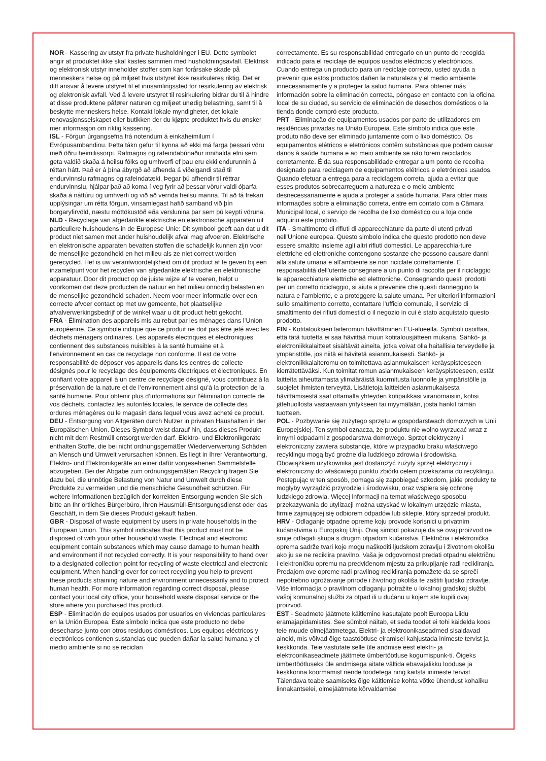NOR - Kassering av utstyr fra private husholdninger i EU. Dette symbolet angir at produktet ikke skal kastes sammen med husholdningsavfall. Elektrisk og elektronisk utstyr inneholder stoffer som kan forårsake skade på menneskers helse og på miljøet hvis utstyret ikke resirkuleres riktig. Det er ditt ansvar å levere utstyret til et innsamlingssted for resirkulering av elektrisk og elektronisk avfall. Ved å levere utstyret til resirkulering bidrar du til å hindre at disse produktene påfører naturen og miljøet unødig belastning, samt til å beskytte menneskers helse. Kontakt lokale myndigheter, det lokale renovasjonsselskapet eller butikken der du kjøpte produktet hvis du ønsker mer informasjon om riktig kassering.
ISL - Förgun úrgangsefna frá notendum á einkaheimilum í Evrópusambandinu. Þetta tákn gefur til kynna að ekki má farga þessari vöru með öðru heimilissorpi. Rafmagns og rafeindabúnaður innihalda efni sem geta valdið skaða á heilsu fólks og umhverfi ef þau eru ekki endurunnin á réttan hátt. Það er á þína ábyrgð að afhenda á viðeigandi stað til endurvinnslu rafmagns og rafeindatæki. Þegar þú afhendir til réttrar endurvinnslu, hjálpar það að koma í veg fyrir að þessar vörur valdi óþarfa skaða á náttúru og umhverfi og við að vernda heilsu manna. Til að fá frekari upplýsingar um rétta förgun, vinsamlegast hafið samband við þín borgaryfirvöld, næstu móttökustöð eða verslunina þar sem þú keypti vöruna.
NLD - Recyclage van afgedankte elektrische en elektronische apparaten uit particuliere huishoudens in de Europese Unie: Dit symbool geeft aan dat u dit product niet samen met ander huishoudelijk afval mag afvoeren. Elektrische en elektronische apparaten bevatten stoffen die schadelijk kunnen zijn voor de menselijke gezondheid en het milieu als ze niet correct worden gerecycled. Het is uw verantwoordelijkheid om dit product af te geven bij een inzamelpunt voor het recyclen van afgedankte elektrische en elektronische apparatuur. Door dit product op de juiste wijze af te voeren, helpt u voorkomen dat deze producten de natuur en het milieu onnodig belasten en de menselijke gezondheid schaden. Neem voor meer informatie over een correcte afvoer contact op met uw gemeente, het plaatselijke afvalverwerkingsbedrijf of de winkel waar u dit product hebt gekocht.
FRA - Élimination des appareils mis au rebut par les ménages dans l’Union européenne. Ce symbole indique que ce produit ne doit pas être jeté avec les déchets ménagers ordinaires. Les appareils électriques et électroniques contiennent des substances nuisibles à la santé humaine et à l’environnement en cas de recyclage non conforme. Il est de votre responsabilité de déposer vos appareils dans les centres de collecte désignés pour le recyclage des équipements électriques et électroniques. En confiant votre appareil à un centre de recyclage désigné, vous contribuez à la préservation de la nature et de l’environnement ainsi qu’à la protection de la santé humaine. Pour obtenir plus d’informations sur l’élimination correcte de vos déchets, contactez les autorités locales, le service de collecte des ordures ménagères ou le magasin dans lequel vous avez acheté ce produit.
DEU - Entsorgung von Altgeräten durch Nutzer in privaten Haushalten in der Europäischen Union. Dieses Symbol weist darauf hin, dass dieses Produkt nicht mit dem Restmüll entsorgt werden darf. Elektro- und Elektronikgeräte enthalten Stoffe, die bei nicht ordnungsgemäßer Wiederverwertung Schäden an Mensch und Umwelt verursachen können. Es liegt in Ihrer Verantwortung, Elektro- und Elektronikgeräte an einer dafür vorgesehenen Sammelstelle abzugeben. Bei der Abgabe zum ordnungsgemäßen Recycling tragen Sie dazu bei, die unnötige Belastung von Natur und Umwelt durch diese Produkte zu vermeiden und die menschliche Gesundheit schützen. Für weitere Informationen bezüglich der korrekten Entsorgung wenden Sie sich bitte an Ihr örtliches Bürgerbüro, Ihren Hausmüll-Entsorgungsdienst oder das Geschäft, in dem Sie dieses Produkt gekauft haben.
GBR - Disposal of waste equipment by users in private households in the European Union. This symbol indicates that this product must not be disposed of with your other household waste. Electrical and electronic equipment contain substances which may cause damage to human health and environment if not recycled correctly. It is your responsibility to hand over to a designated collection point for recycling of waste electrical and electronic equipment. When handing over for correct recycling you help to prevent these products straining nature and environment unnecessarily and to protect human health. For more information regarding correct disposal, please contact your local city office, your household waste disposal service or the store where you purchased this product.
ESP - Eliminación de equipos usados por usuarios en viviendas particulares en la Unión Europea. Este símbolo indica que este producto no debe desecharse junto con otros residuos domésticos. Los equipos eléctricos y electrónicos contienen sustancias que pueden dañar la salud humana y el medio ambiente si no se reciclan
correctamente. Es su responsabilidad entregarlo en un punto de recogida indicado para el reciclaje de equipos usados eléctricos y electrónicos. Cuando entrega un producto para un reciclaje correcto, usted ayuda a prevenir que estos productos dañen la naturaleza y el medio ambiente innecesariamente y a proteger la salud humana. Para obtener más información sobre la eliminación correcta, póngase en contacto con la oficina local de su ciudad, su servicio de eliminación de desechos domésticos o la tienda donde compró este producto.
PRT - Eliminação de equipamentos usados por parte de utilizadores em residências privadas na União Europeia. Este símbolo indica que este produto não deve ser eliminado juntamente com o lixo doméstico. Os equipamentos elétricos e eletrónicos contêm substâncias que podem causar danos à saúde humana e ao meio ambiente se não forem reciclados corretamente. É da sua responsabilidade entregar a um ponto de recolha designado para reciclagem de equipamentos elétricos e eletrónicos usados. Quando efetuar a entrega para a reciclagem correta, ajuda a evitar que esses produtos sobrecarreguem a natureza e o meio ambiente desnecessariamente e ajuda a proteger a saúde humana. Para obter mais informações sobre a eliminação correta, entre em contato com a Câmara Municipal local, o serviço de recolha de lixo doméstico ou a loja onde adquiriu este produto.
ITA - Smaltimento di rifiuti di apparecchiature da parte di utenti privati nell'Unione europea. Questo simbolo indica che questo prodotto non deve essere smaltito insieme agli altri rifiuti domestici. Le apparecchia-ture elettriche ed elettroniche contengono sostanze che possono causare danni alla salute umana e all'ambiente se non riciclate correttamente. È responsabilità dell'utente consegnare a un punto di raccolta per il riciclaggio le apparecchiature elettriche ed elettroniche. Consegnando questi prodotti per un corretto riciclaggio, si aiuta a prevenire che questi danneggino la natura e l'ambiente, e a proteggere la salute umana. Per ulteriori informazioni sullo smaltimento corretto, contattare l'ufficio comunale, il servizio di smaltimento dei rifiuti domestici o il negozio in cui è stato acquistato questo prodotto.
FIN - Kotitalouksien laiteromun hävittäminen EU-alueella. Symboli osoittaa, että tätä tuotetta ei saa hävittää muun kotitalousjätteen mukana. Sähkö- ja elektroniikkalaitteet sisältävät aineita, jotka voivat olla haitallisia terveydelle ja ympäristölle, jos niitä ei hävitetä asianmukaisesti. Sähkö- ja elektroniikkalaiteromu on toimitettava asianmukaiseen keräyspisteeseen kierrätettäväksi. Kun toimitat romun asianmukaiseen keräyspisteeseen, estät laitteita aiheuttamasta ylimääräistä kuormitusta luonnolle ja ympäristölle ja suojelet ihmisten terveyttä. Lisätietoja laitteiden asianmukaisesta hävittämisestä saat ottamalla yhteyden kotipaikkasi viranomaisiin, kotisi jätehuollosta vastaavaan yritykseen tai myymälään, josta hankit tämän tuotteen.
POL - Pozbywanie się zużytego sprzętu w gospodarstwach domowych w Unii Europejskiej. Ten symbol oznacza, że produktu nie wolno wyrzucać wraz z innymi odpadami z gospodarstwa domowego. Sprzęt elektryczny i elektroniczny zawiera substancje, które w przypadku braku właściwego recyklingu mogą być groźne dla ludzkiego zdrowia i środowiska. Obowiązkiem użytkownika jest dostarczyć zużyty sprzęt elektryczny i elektroniczny do właściwego punktu zbiórki celem przekazania do recyklingu. Postępując w ten sposób, pomaga się zapobiegać szkodom, jakie produkty te mogłyby wyrządzić przyrodzie i środowisku, oraz wspiera się ochronę ludzkiego zdrowia. Więcej informacji na temat właściwego sposobu przekazywania do utylizacji można uzyskać w lokalnym urzędzie miasta, firmie zajmującej się odbiorem odpadów lub sklepie, który sprzedał produkt.
HRV - Odlaganje otpadne opreme koju provode korisnici u privatnim kućanstvima u Europskoj Uniji. Ovaj simbol pokazuje da se ovaj proizvod ne smije odlagati skupa s drugim otpadom kućanstva. Električna i elektronička oprema sadrže tvari koje mogu naškoditi ljudskom zdravlju i životnom okolišu ako ju se ne reciklira pravilno. Vaša je odgovornost predati otpadnu električnu i elektroničku opremu na predviđenom mjestu za prikupljanje radi recikliranja. Predajom ove opreme radi pravilnog recikliranja pomažete da se spreči nepotrebno ugrožavanje prirode i životnog okoliša te zaštiti ljudsko zdravlje. Više informacija o pravilnom odlaganju potražite u lokalnoj gradskoj službi, vašoj komunalnoj službi za otpad ili u dućanu u kojem ste kupili ovaj proizvod.
EST - Seadmete jäätmete käitlemine kasutajate poolt Euroopa Liidu eramajapidamistes. See sümbol näitab, et seda toodet ei tohi käidelda koos teie muude olmejäätmetega. Elektri- ja elektroonikaseadmed sisaldavad aineid, mis võivad õige taastöötluse eiramisel kahjustada inimeste tervist ja keskkonda. Teie vastutate selle üle andmise eest elektri- ja elektroonikaseadmete jäätmete ümbertöötluse kogumispunk-ti. Õigeks ümbertöötluseks üle andmisega aitate vältida ebavajalikku looduse ja keskkonna koormamist nende toodetega ning kaitsta inimeste tervist. Täiendava teabe saamiseks õige käitlemise kohta võtke ühendust kohaliku linnakantselei, olmejäätmete kõrvaldamise